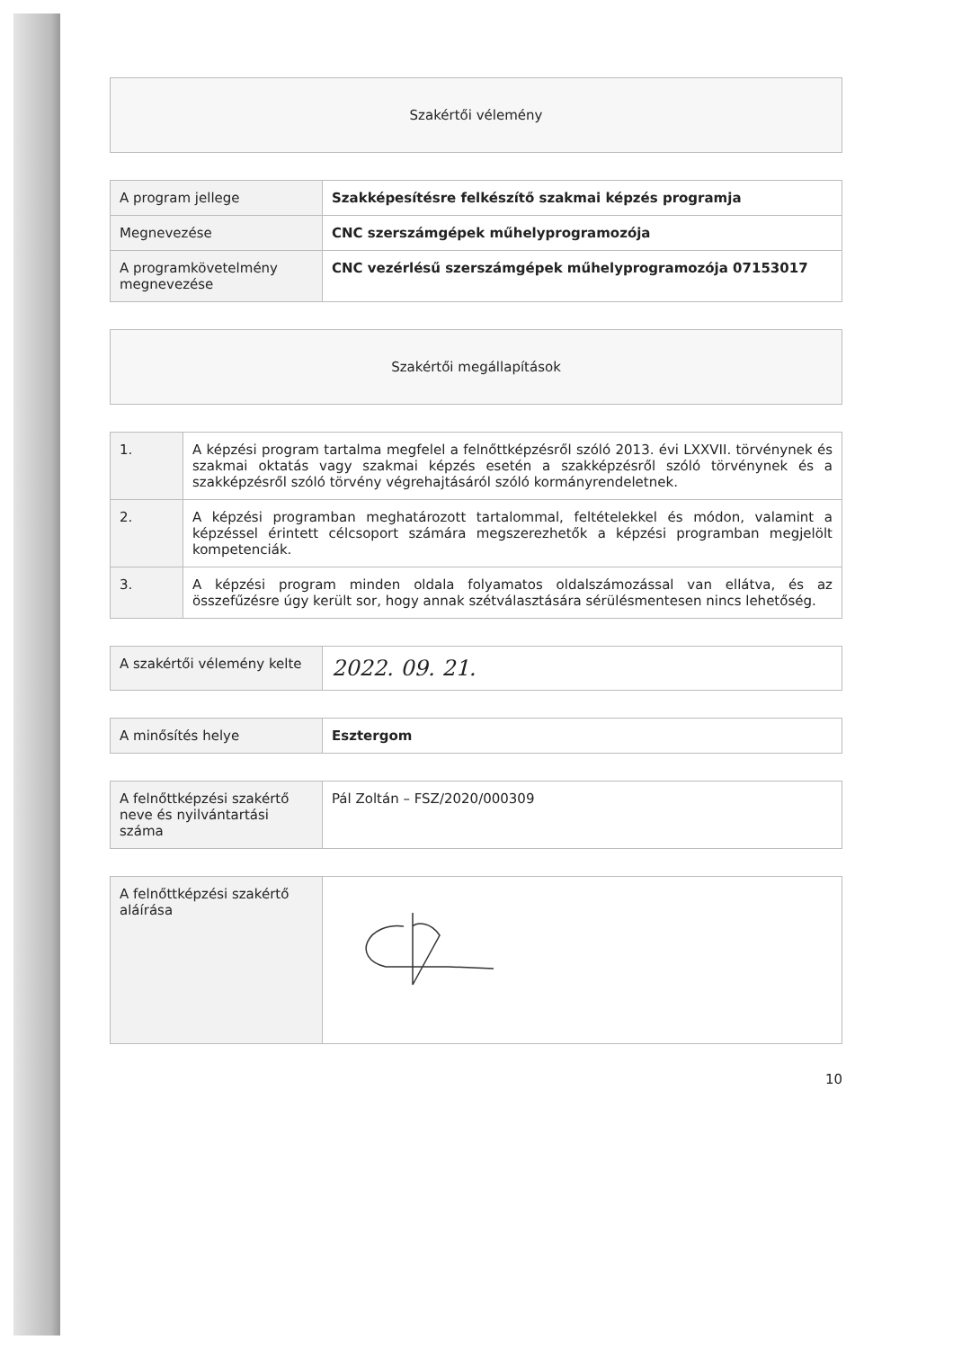| Szakértői vélemény |
| A program jellege | Szakképesítésre felkészítő szakmai képzés programja |
| Megnevezése | CNC szerszámgépek műhelyprogramozója |
| A programkövetelmény megnevezése | CNC vezérlésű szerszámgépek műhelyprogramozója 07153017 |
| Szakértői megállapítások |
| 1. | A képzési program tartalma megfelel a felnőttképzésről szóló 2013. évi LXXVII. törvénynek és szakmai oktatás vagy szakmai képzés esetén a szakképzésről szóló törvénynek és a szakképzésről szóló törvény végrehajtásáról szóló kormányrendeletnek. |
| 2. | A képzési programban meghatározott tartalommal, feltételekkel és módon, valamint a képzéssel érintett célcsoport számára megszerezhetők a képzési programban megjelölt kompetenciák. |
| 3. | A képzési program minden oldala folyamatos oldalszámozással van ellátva, és az összefűzésre úgy került sor, hogy annak szétválasztására sérülésmentesen nincs lehetőség. |
| A szakértői vélemény kelte | 2022. 09. 21. |
| A minősítés helye | Esztergom |
| A felnőttképzési szakértő neve és nyilvántartási száma | Pál Zoltán – FSZ/2020/000309 |
| A felnőttképzési szakértő aláírása | |
10